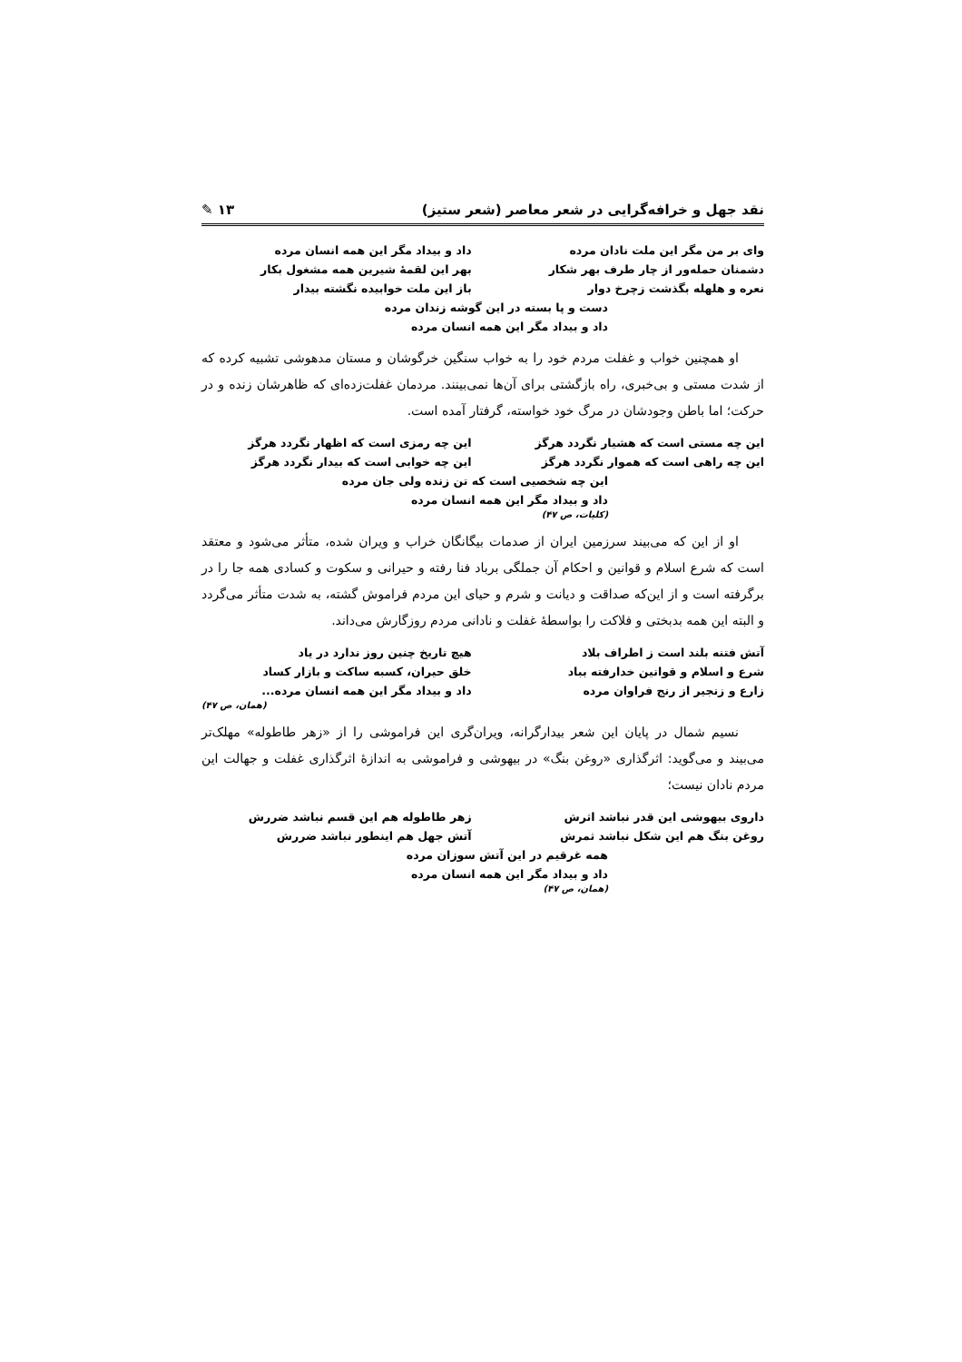نقد جهل و خرافه‌گرایی در شعر معاصر (شعر ستیز) ۱۳ ✎
وای بر من مگر این ملت نادان مرده داد و بیداد مگر این همه انسان مرده
دشمنان حمله‌ور از چار طرف بهر شکار بهر این لقمهٔ شیرین همه مشغول بکار
نعره و هلهله بگذشت زچرخ دوار باز این ملت خوابیده نگشته بیدار
دست و پا بسته در این گوشه زندان مرده
داد و بیداد مگر این همه انسان مرده
او همچنین خواب و غفلت مردم خود را به خواب سنگین خرگوشان و مستان مدهوشی تشبیه کرده که از شدت مستی و بی‌خبری، راه بازگشتی برای آن‌ها نمی‌بینند. مردمان غفلت‌زده‌ای که ظاهرشان زنده و در حرکت؛ اما باطن وجودشان در مرگ خود خواسته، گرفتار آمده است.
این چه مستی است که هشیار نگردد هرگز این چه رمزی است که اظهار نگردد هرگز
این چه راهی است که هموار نگردد هرگز این چه خوابی است که بیدار نگردد هرگز
این چه شخصیی است که تن زنده ولی جان مرده
داد و بیداد مگر این همه انسان مرده
(کلیات، ص ۴۷)
او از این که می‌بیند سرزمین ایران از صدمات بیگانگان خراب و ویران شده، متأثر می‌شود و معتقد است که شرع اسلام و قوانین و احکام آن جملگی برباد فنا رفته و حیرانی و سکوت و کسادی همه جا را در برگرفته است و از این‌که صداقت و دیانت و شرم و حیای این مردم فراموش گشته، به شدت متأثر می‌گردد و البته این همه بدبختی و فلاکت را بواسطهٔ غفلت و نادانی مردم روزگارش می‌داند.
آتش فتنه بلند است ز اطراف بلاد هیچ تاریخ چنین روز ندارد در یاد
شرع و اسلام و قوانین خدارفته بباد خلق حیران، کسبه ساکت و بازار کساد
زارع و زنجیر از رنج فراوان مرده داد و بیداد مگر این همه انسان مرده...
(همان، ص ۴۷)
نسیم شمال در پایان این شعر بیدارگرانه، ویران‌گری این فراموشی را از «زهر طاطوله» مهلک‌تر می‌بیند و می‌گوید: اثرگذاری «روغن بنگ» در بیهوشی و فراموشی به اندازهٔ اثرگذاری غفلت و جهالت این مردم نادان نیست؛
داروی بیهوشی این قدر نباشد اثرش زهر طاطوله هم این قسم نباشد ضررش
روغن بنگ هم این شکل نباشد ثمرش آتش جهل هم اینطور نباشد ضررش
همه غرقیم در این آتش سوزان مرده
داد و بیداد مگر این همه انسان مرده
(همان، ص ۴۷)